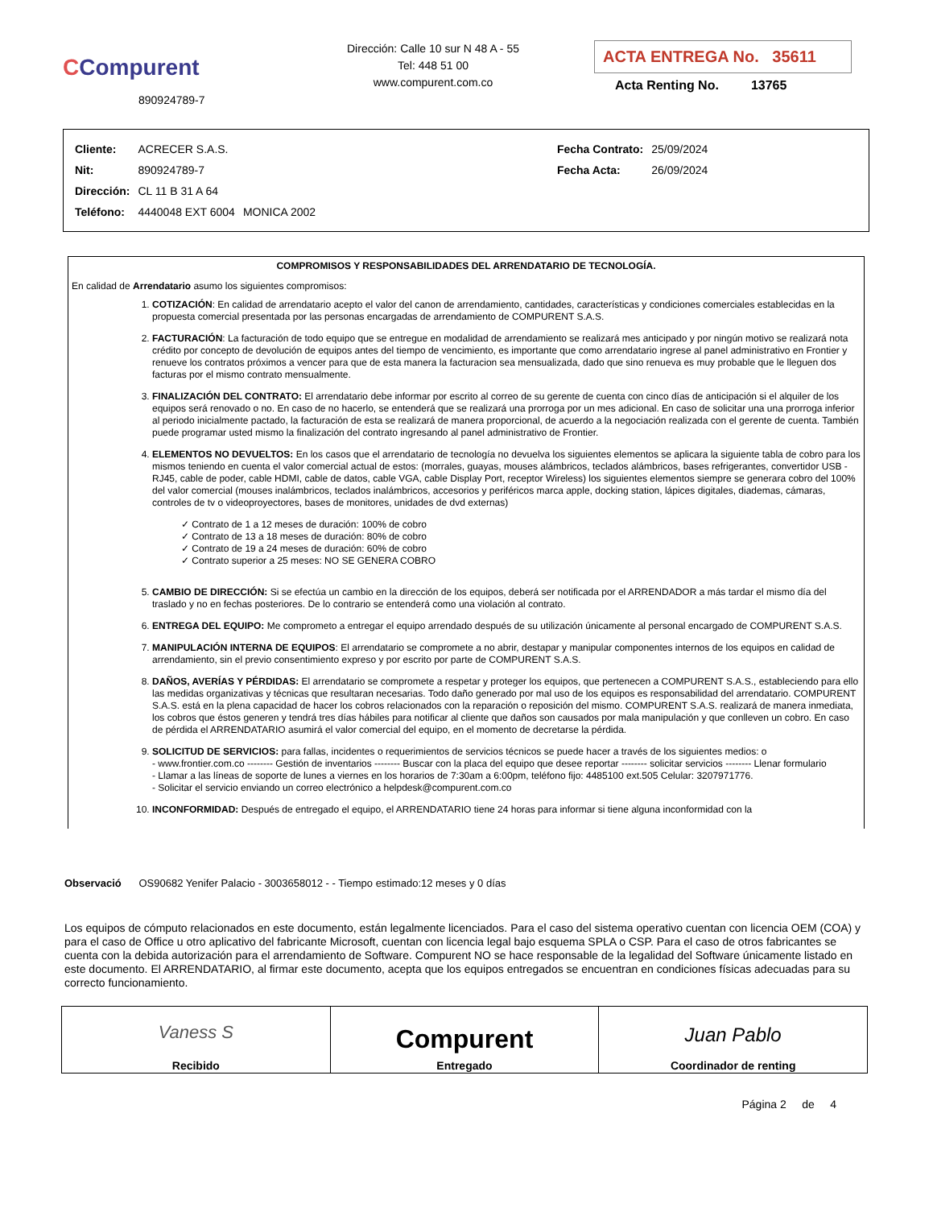CCompurent
890924789-7
Dirección: Calle 10 sur N 48 A - 55
Tel: 448 51 00
www.compurent.com.co
ACTA ENTREGA No. 35611
Acta Renting No. 13765
| Cliente: | ACRECER S.A.S. | | Fecha Contrato: | 25/09/2024 |
| Nit: | 890924789-7 | | Fecha Acta: | 26/09/2024 |
| Dirección: | CL 11 B 31 A 64 | | | |
| Teléfono: | 4440048 EXT 6004 | MONICA 2002 | | |
COMPROMISOS Y RESPONSABILIDADES DEL ARRENDATARIO DE TECNOLOGÍA.
En calidad de Arrendatario asumo los siguientes compromisos:
1. COTIZACIÓN: En calidad de arrendatario acepto el valor del canon de arrendamiento, cantidades, características y condiciones comerciales establecidas en la propuesta comercial presentada por las personas encargadas de arrendamiento de COMPURENT S.A.S.
2. FACTURACIÓN: La facturación de todo equipo que se entregue en modalidad de arrendamiento se realizará mes anticipado y por ningún motivo se realizará nota crédito por concepto de devolución de equipos antes del tiempo de vencimiento, es importante que como arrendatario ingrese al panel administrativo en Frontier y renueve los contratos próximos a vencer para que de esta manera la facturacion sea mensualizada, dado que sino renueva es muy probable que le lleguen dos facturas por el mismo contrato mensualmente.
3. FINALIZACIÓN DEL CONTRATO: El arrendatario debe informar por escrito al correo de su gerente de cuenta con cinco días de anticipación si el alquiler de los equipos será renovado o no. En caso de no hacerlo, se entenderá que se realizará una prorroga por un mes adicional. En caso de solicitar una una prorroga inferior al periodo inicialmente pactado, la facturación de esta se realizará de manera proporcional, de acuerdo a la negociación realizada con el gerente de cuenta. También puede programar usted mismo la finalización del contrato ingresando al panel administrativo de Frontier.
4. ELEMENTOS NO DEVUELTOS: En los casos que el arrendatario de tecnología no devuelva los siguientes elementos se aplicara la siguiente tabla de cobro para los mismos teniendo en cuenta el valor comercial actual de estos: (morrales, guayas, mouses alámbricos, teclados alámbricos, bases refrigerantes, convertidor USB - RJ45, cable de poder, cable HDMI, cable de datos, cable VGA, cable Display Port, receptor Wireless) los siguientes elementos siempre se generara cobro del 100% del valor comercial (mouses inalámbricos, teclados inalámbricos, accesorios y periféricos marca apple, docking station, lápices digitales, diademas, cámaras, controles de tv o videoproyectores, bases de monitores, unidades de dvd externas)
✓ Contrato de 1 a 12 meses de duración: 100% de cobro
✓ Contrato de 13 a 18 meses de duración: 80% de cobro
✓ Contrato de 19 a 24 meses de duración: 60% de cobro
✓ Contrato superior a 25 meses: NO SE GENERA COBRO
5. CAMBIO DE DIRECCIÓN: Si se efectúa un cambio en la dirección de los equipos, deberá ser notificada por el ARRENDADOR a más tardar el mismo día del traslado y no en fechas posteriores. De lo contrario se entenderá como una violación al contrato.
6. ENTREGA DEL EQUIPO: Me comprometo a entregar el equipo arrendado después de su utilización únicamente al personal encargado de COMPURENT S.A.S.
7. MANIPULACIÓN INTERNA DE EQUIPOS: El arrendatario se compromete a no abrir, destapar y manipular componentes internos de los equipos en calidad de arrendamiento, sin el previo consentimiento expreso y por escrito por parte de COMPURENT S.A.S.
8. DAÑOS, AVERÍAS Y PÉRDIDAS: El arrendatario se compromete a respetar y proteger los equipos, que pertenecen a COMPURENT S.A.S., estableciendo para ello las medidas organizativas y técnicas que resultaran necesarias. Todo daño generado por mal uso de los equipos es responsabilidad del arrendatario. COMPURENT S.A.S. está en la plena capacidad de hacer los cobros relacionados con la reparación o reposición del mismo. COMPURENT S.A.S. realizará de manera inmediata, los cobros que éstos generen y tendrá tres días hábiles para notificar al cliente que daños son causados por mala manipulación y que conlleven un cobro. En caso de pérdida el ARRENDATARIO asumirá el valor comercial del equipo, en el momento de decretarse la pérdida.
9. SOLICITUD DE SERVICIOS: para fallas, incidentes o requerimientos de servicios técnicos se puede hacer a través de los siguientes medios: o
- www.frontier.com.co -------- Gestión de inventarios -------- Buscar con la placa del equipo que desee reportar -------- solicitar servicios -------- Llenar formulario
- Llamar a las líneas de soporte de lunes a viernes en los horarios de 7:30am a 6:00pm, teléfono fijo: 4485100 ext.505 Celular: 3207971776.
- Solicitar el servicio enviando un correo electrónico a helpdesk@compurent.com.co
10. INCONFORMIDAD: Después de entregado el equipo, el ARRENDATARIO tiene 24 horas para informar si tiene alguna inconformidad con la
Observació OS90682 Yenifer Palacio - 3003658012 - - Tiempo estimado:12 meses y 0 días
Los equipos de cómputo relacionados en este documento, están legalmente licenciados. Para el caso del sistema operativo cuentan con licencia OEM (COA) y para el caso de Office u otro aplicativo del fabricante Microsoft, cuentan con licencia legal bajo esquema SPLA o CSP. Para el caso de otros fabricantes se cuenta con la debida autorización para el arrendamiento de Software. Compurent NO se hace responsable de la legalidad del Software únicamente listado en este documento. El ARRENDATARIO, al firmar este documento, acepta que los equipos entregados se encuentran en condiciones físicas adecuadas para su correcto funcionamiento.
| Vaness S Recibido | Compurent Entregado | Juan Pablo Coordinador de renting |
Página 2 de 4